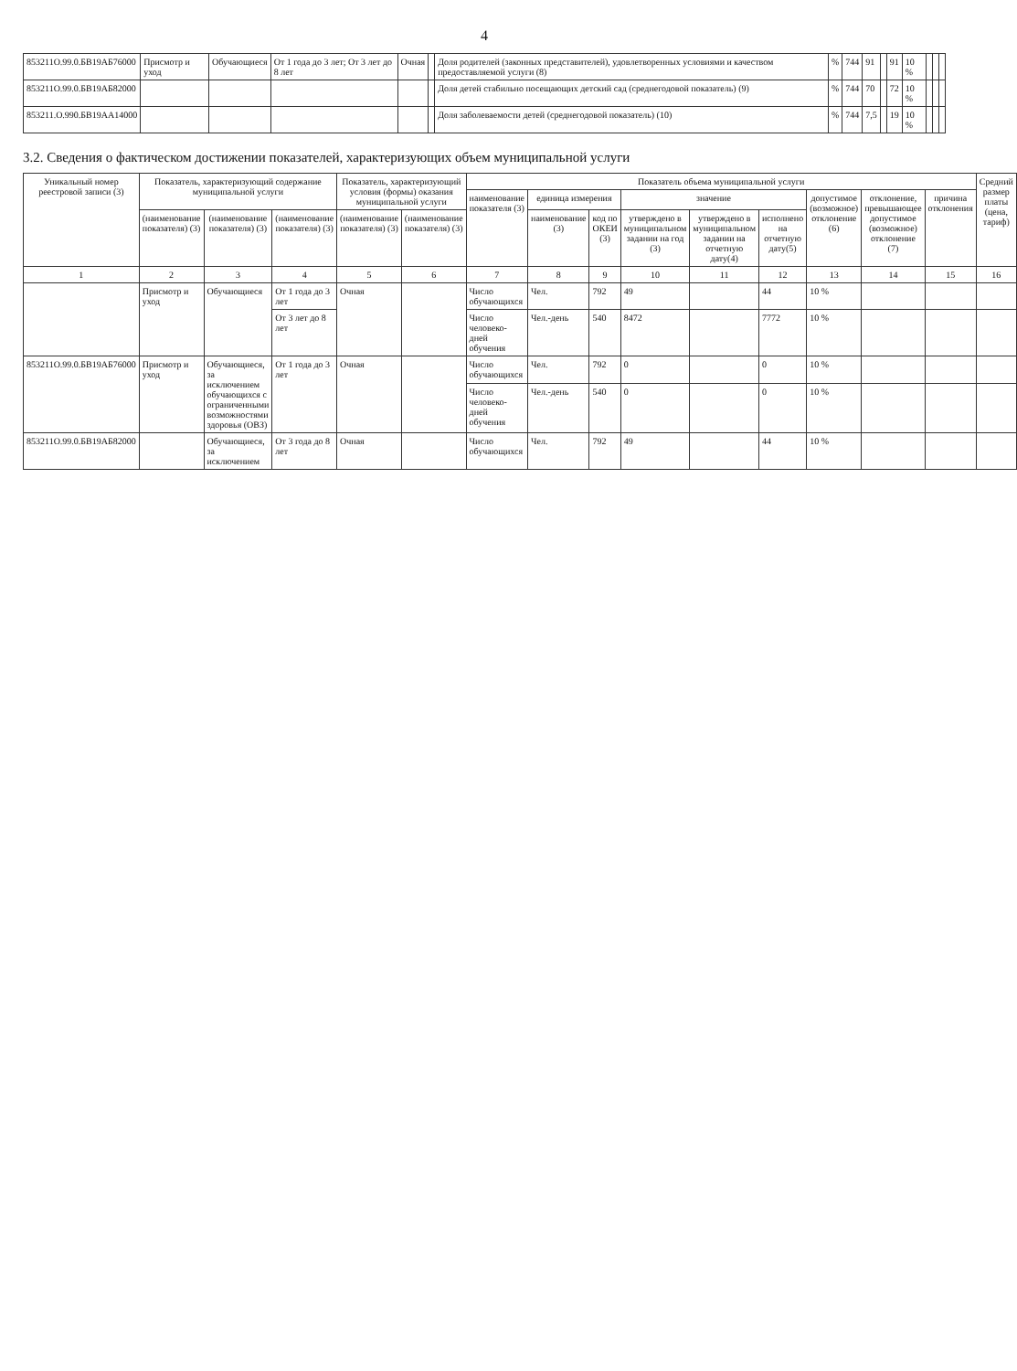4
| 853211О.99.0.БВ19АБ76000 | Присмотр и уход | Обучающиеся | От 1 года до 3 лет; От 3 лет до 8 лет | Очная | | Доля родителей (законных представителей), удовлетворенных условиями и качеством предоставляемой услуги (8) | % | 744 | 91 | | 91 | 10 % | | | |
| 853211О.99.0.БВ19АБ82000 | | | | | | Доля детей стабильно посещающих детский сад (среднегодовой показатель) (9) | % | 744 | 70 | | 72 | 10 % | | | |
| 853211.О.990.БВ19АА14000 | | | | | | Доля заболеваемости детей (среднегодовой показатель) (10) | % | 744 | 7,5 | | 19 | 10 % | | | |
3.2. Сведения о фактическом достижении показателей, характеризующих объем муниципальной услуги
| Уникальный номер реестровой записи (3) | Показатель, характеризующий содержание муниципальной услуги | | | Показатель, характеризующий условия (формы) оказания муниципальной услуги | | Показатель объема муниципальной услуги | | | | | | | | | Средний размер платы (цена, тариф) |
| --- | --- | --- | --- | --- | --- | --- | --- | --- | --- | --- | --- | --- | --- | --- | --- |
| | | | | | | наименование показателя (3) | единица измерения | | значение | | | допустимое (возможное) отклонение (6) | отклонение, превышающее допустимое (возможное) отклонение (7) | причина отклонения | |
| | (наименование показателя) (3) | (наименование показателя) (3) | (наименование показателя) (3) | (наименование показателя) (3) | (наименование показателя) (3) | | наименование (3) | код по ОКЕИ (3) | утверждено в муниципальном задании на год (3) | утверждено в муниципальном задании на отчетную дату(4) | исполнено на отчетную дату(5) | | | | |
| 1 | 2 | 3 | 4 | 5 | 6 | 7 | 8 | 9 | 10 | 11 | 12 | 13 | 14 | 15 | 16 |
| | Присмотр и уход | Обучающиеся | От 1 года до 3 лет | Очная | | Число обучающихся | Чел. | 792 | 49 | | 44 | 10 % | | | |
| | | | От 3 лет до 8 лет | | | Число человеко-дней обучения | Чел.-день | 540 | 8472 | | 7772 | 10 % | | | |
| 853211О.99.0.БВ19АБ76000 | Присмотр и уход | Обучающиеся, за исключением обучающихся с ограниченными возможностями здоровья (ОВЗ) | От 1 года до 3 лет | Очная | | Число обучающихся | Чел. | 792 | 0 | | 0 | 10 % | | | |
| | | | | | | Число человеко-дней обучения | Чел.-день | 540 | 0 | | 0 | 10 % | | | |
| 853211О.99.0.БВ19АБ82000 | | Обучающиеся, за исключением | От 3 года до 8 лет | Очная | | Число обучающихся | Чел. | 792 | 49 | | 44 | 10 % | | | |